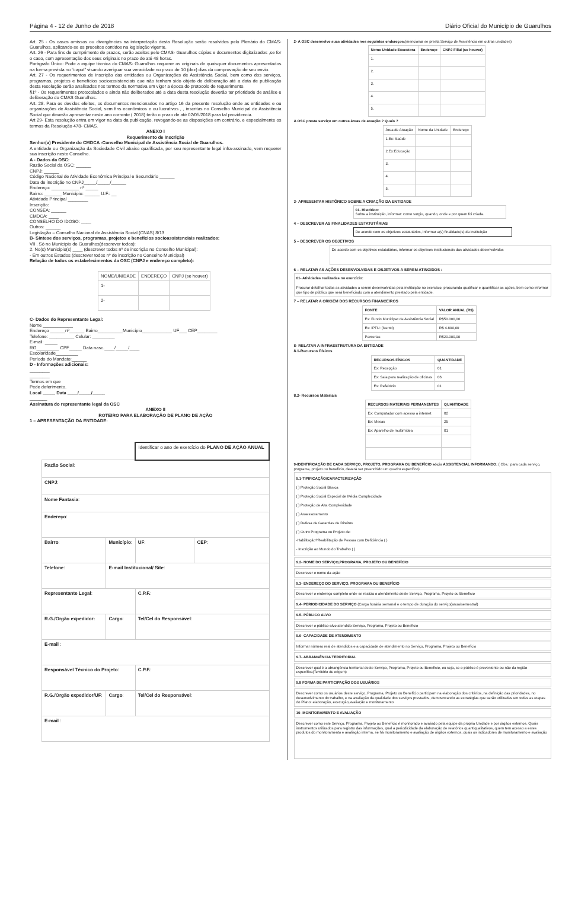Página 4 - 12 de Junho de 2018 Diário Oficial do Município de Guarulhos
Art. 25 - Os casos omissos ou divergências na interpretação desta Resolução serão resolvidos pelo Plenário do CMAS- Guarulhos, aplicando-se os preceitos contidos na legislação vigente.
Art. 26 - Para fins de cumprimento de prazos, serão aceitos pelo CMAS- Guarulhos cópias e documentos digitalizados ,se for o caso, com apresentação dos seus originais no prazo de até 48 horas.
Parágrafo Único: Pode a equipe técnica do CMAS- Guarulhos requerer os originais de quaisquer documentos apresentados na forma prevista no “caput” visando averiguar sua veracidade no prazo de 10 (dez) dias da comprovação de seu envio.
Art. 27 - Os requerimentos de inscrição das entidades ou Organizações de Assistência Social, bem como dos serviços, programas, projetos e benefícios socioassistenciais que não tenham sido objeto de deliberação até a data de publicação desta resolução serão analisados nos termos da normativa em vigor a época do protocolo de requerimento.
§1º - Os requerimentos protocolados e ainda não deliberados até a data desta resolução deverão ter prioridade de análise e deliberação do CMAS Guarulhos.
Art. 28. Para os devidos efeitos, os documentos mencionados no artigo 16 da presente resolução onde as entidades e ou organizações de Assistência Social, sem fins econômicos e ou lucrativos , , inscritas no Conselho Municipal de Assistência Social que deverão apresentar neste ano corrente ( 2018) terão o prazo de até 02/05/2018 para tal providencia.
Art 29- Esta resolução entra em vigor na data da publicação, revogando-se as disposições em contrário, e especialmente os termos da Resolução 478- CMAS.
ANEXO I
Requerimento de Inscrição
Senhor(a) Presidente do CMDCA -Conselho Municipal de Assistência Social de Guarulhos.
A entidade ou Organização da Sociedade Civil abaixo qualificada, por seu representante legal infra-assinado, vem requerer sua inscrição neste Conselho.
A - Dados da OSC:
Razão Social da OSC: ______
CNPJ: ______
Código Nacional de Atividade Econômica Principal e Secundário ______
Data de inscrição no CNPJ_____/_____/______
Endereço: ___________ nº _____
Bairro: _______ Município: ______ U.F.: __
Atividade Principal ________
Inscrição:
CONSEA: ______
CMDCA: ____
CONSELHO DO IDOSO: ____
Outros: ______
Legislação – Conselho Nacional de Assistência Social (CNAS) 8/13
B- Síntese dos serviços, programas, projetos e benefícios socioassistenciais realizados:
VII . Só no Município de Guarulhos(descrever todos):
2. No(s) Município(s) ____ (descrever todos nº de inscrição no Conselho Municipal):
- Em outros Estados (descrever todos nº de inscrição no Conselho Municipal)
Relação de todos os estabelecimentos da OSC (CNPJ e endereço completo):
| NOME/UNIDADE | ENDEREÇO | CNPJ (se houver) |
| 1- | | |
| 2- | | |
C- Dados do Representante Legal:
Nome ____________
Endereço ______nº______ Bairro__________Município____________ UF___ CEP________
Telefone: __________ Celular: _________
E-mail: _____
RG_________ CPF_____ Data nasc.____/_____/____
Escolaridade_________
Período do Mandato:______
D - Informações adicionais:
________
________
Termos em que
Pede deferimento.
Local _____ Data ____/_____/_____
_______
Assinatura do representante legal da OSC
ANEXO II
ROTEIRO PARA ELABORAÇÃO DE PLANO DE AÇÃO
1 – APRESENTAÇÃO DA ENTIDADE:
| | | Identificar o ano de exercício do PLANO DE AÇÃO ANUAL | |
| Razão Social : | | | |
| CNPJ : | | | |
| Nome Fantasia : | | | |
| Endereço : | | | |
| Bairro : | Município : | UF : | CEP : |
| Telefone : | E-mail Institucional/ Site : | | |
| Representante Legal : | | C.P.F. : | |
| R.G./Orgão expedidor: | Cargo : | Tel/Cel do Responsável : | |
| E-mail : | | | |
| Responsável Técnico do Projeto : | | C.P.F. : | |
| R.G./Orgão expedidor/UF : | Cargo : | Tel/Cel do Responsável : | |
| E-mail : | | | |
2- A OSC desenvolve suas atividades nos seguintes endereços:(mencionar se presta Serviço de Assistência em outras unidades)
| Nome Unidade Executora | Endereço | CNPJ Filial (se houver) |
| --- | --- | --- |
| 1. | | |
| 2. | | |
| 3. | | |
| 4. | | |
| 5. | | |
A OSC presta serviço em outras áreas de atuação ? Quais ?
| Área de Atuação | Nome da Unidade | Endereço |
| 1.Ex: Saúde | | |
| 2.Ex:Educação | | |
| 3. | | |
| 4. | | |
| 5. | | |
3- APRESENTAR HISTÓRICO SOBRE A CRIAÇÃO DA ENTIDADE
01- Histórico:
Sobre a instituição, informar: como surgiu, quando, onde e por quem foi criada.
4 – DESCREVER AS FINALIDADES ESTATUTÁRIAS
De acordo com os objetivos estatutários, informar a(s) finalidade(s) da instituição
5 – DESCREVER OS OBJETIVOS
De acordo com os objetivos estatutários, informar os objetivos institucionais das atividades desenvolvidas
6 – RELATAR AS AÇÕES DESENVOLVIDAS E OBJETIVOS A SEREM ATINGIDOS :
01- Atividades realizadas no exercício:
Procurar detalhar todas as atividades a serem desenvolvidas pela instituição no exercício, procurando qualificar e quantificar as ações, bem como informar que tipo de público que será beneficiado com o atendimento prestado pela entidade.
7 – RELATAR A ORIGEM DOS RECURSOS FINANCEIROS
| FONTE | VALOR ANUAL (R$) |
| --- | --- |
| Ex: Fundo Municipat de Assistência Social | R$50.000,00 |
| Ex: IPTU: (isento) | R$ 4.800,00 |
| Parcerias | R$20.000,00 |
8- RELATAR A INFRAESTRUTURA DA ENTIDADE
8.1-Recursos Físicos
| RECURSOS FÍSICOS | QUANTIDADE |
| --- | --- |
| Ex: Recepção | 01 |
| Ex: Sala para realização de oficinas | 06 |
| Ex: Refeitório | 01 |
8.2- Recursos Materiais
| RECURSOS MATERIAIS PERMANENTES | QUANTIDADE |
| --- | --- |
| Ex: Computador com acesso a internet | 02 |
| Ex: Mesas | 25 |
| Ex: Aparelho de multimídea | 01 |
9-IDENTIFICAÇÃO DE CADA SERVIÇO, PROJETO, PROGRAMA OU BENEFÍCIO sócio ASSISTENCIAL INFORMANDO: ( Obs.: para cada serviço, programa, projeto ou benefício, deverá ser preenchido um quadro específico)
9.1-TIPIFICAÇÃO/CARACTERIZAÇÃO
( ) Proteção Social Básica
( ) Proteção Social Especial de Média Complexidade
( ) Proteção de Alta Complexidade
( ) Assessoramento
( ) Defesa de Garantias de Direitos
( ) Outro Programa ou Projeto de:
-Habilitação?Reabilitação de Pessoa com Deficiência ( )
- Inscrição ao Mundo do Trabalho ( )
9.2- NOME DO SERVIÇO,PROGRAMA, PROJETO OU BENEFÍCIO
Descrever o nome da ação
9.3- ENDEREÇO DO SERVIÇO, PROGRAMA OU BENEFÍCIO
Descrever o endereço completo onde se realiza o atendimento deste Serviço, Programa, Projeto ou Benefício
9.4- PERIODICIDADE DO SERVIÇO (Carga horária semanal e o tempo de duração do serviço(anua/semestral)
9.5- PÚBLICO ALVO
Descrever o público-alvo atendido Serviço, Programa, Projeto ou Benefício
9.6- CAPACIDADE DE ATENDIMENTO
Informar número real de atendidos e a capacidade de atendimento no Serviço, Programa, Projeto ou Benefício
9.7- ABRANGÊNCIA TERRITORIAL
Descrever qual é a abrangência territorial deste Serviço, Programa, Projeto ou Benefício, ou seja, se o público é proveniente ou não da região específica(Território de origem)
9.8 FORMA DE PARTICIPAÇÃO DOS USUÁRIOS
Descrever como os usuários deste serviço, Programa, Projeto ou Benefício participam na elaboração dos critérios, na definição das prioridades, no desenvolvimento do trabalho, e na avaliação da qualidade dos serviços prestados, demosntrando as estratégias que serão utilizadas em todas as etapas do Plano: elaboração, execução,avaliação e monitoramento
10- MONITORAMENTO E AVALIAÇÃO
Descrever como este Serviço, Programa, Projeto ou Benefício é monitorado e avaliado pela equipe da própria Unidade e por órgãos externos. Quais instrumentos utilizados para registro das informações, qual a periodicidade da elaboração de relatórios quantiqualitativos, quem tem acesso a estes produtos do monitoramento e avaliação interna, se há monitoramento e avaliação de órgãos externos, quais os indicadores de monitoramento e avaliação